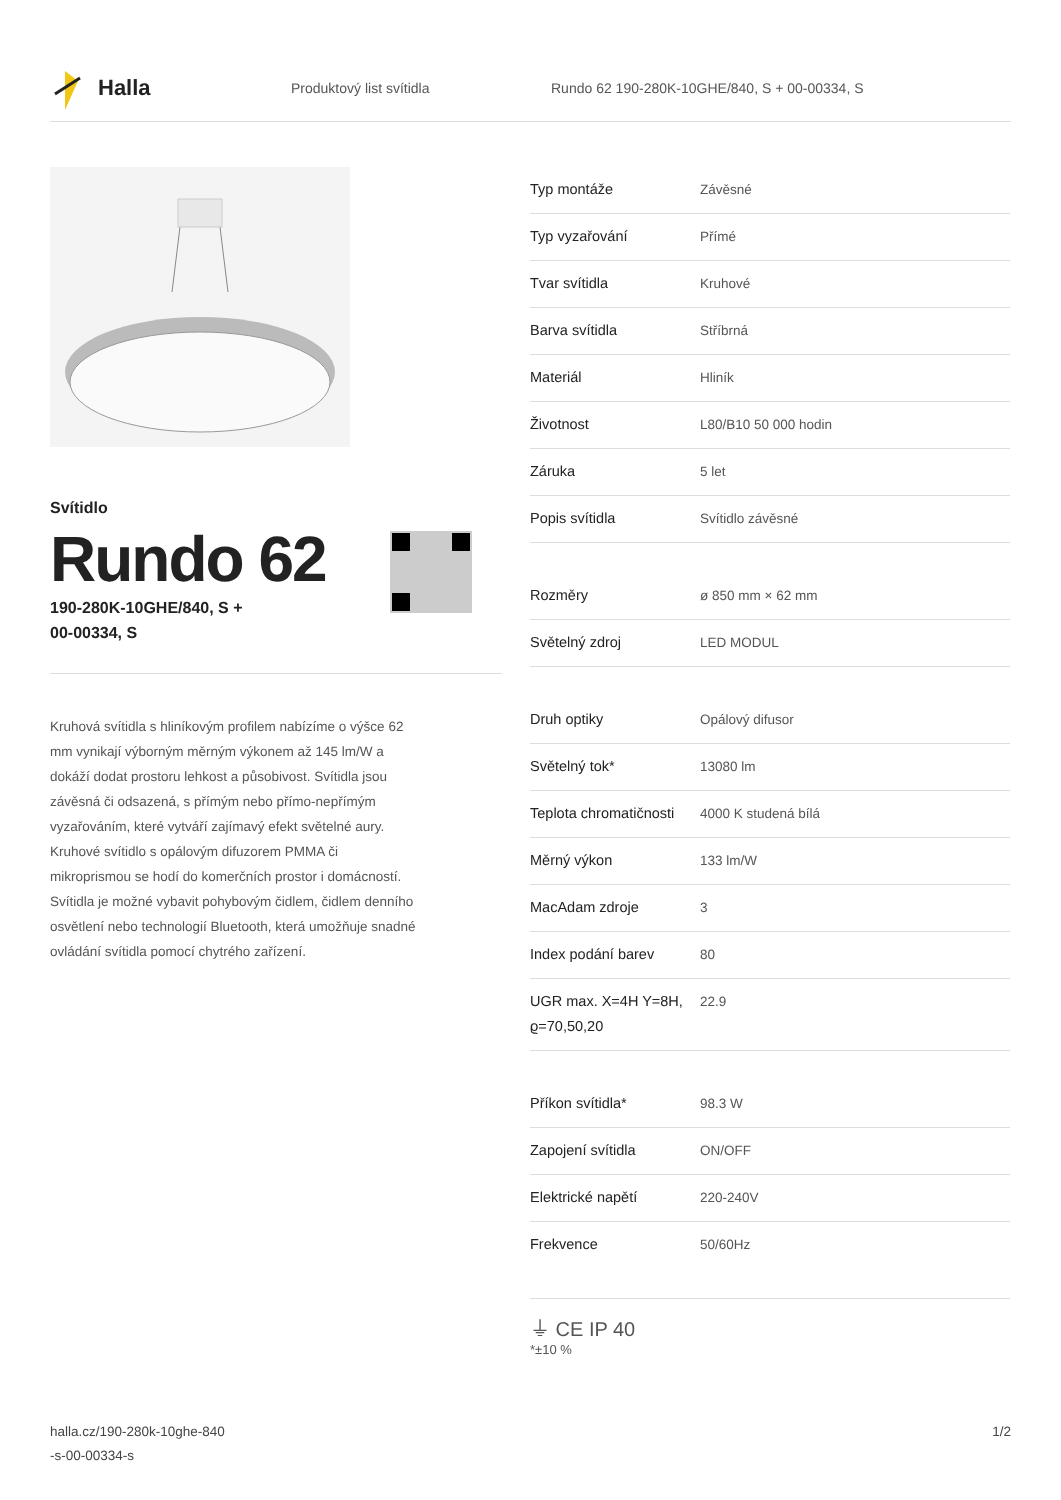Halla
Produktový list svítidla
Rundo 62 190-280K-10GHE/840, S + 00-00334, S
Svítidlo
Rundo 62
190-280K-10GHE/840, S +
00-00334, S
Kruhová svítidla s hliníkovým profilem nabízíme o výšce 62 mm vynikají výborným měrným výkonem až 145 lm/W a dokáží dodat prostoru lehkost a působivost. Svítidla jsou závěsná či odsazená, s přímým nebo přímo-nepřímým vyzařováním, které vytváří zajímavý efekt světelné aury. Kruhové svítidlo s opálovým difuzorem PMMA či mikroprismou se hodí do komerčních prostor i domácností. Svítidla je možné vybavit pohybovým čidlem, čidlem denního osvětlení nebo technologií Bluetooth, která umožňuje snadné ovládání svítidla pomocí chytrého zařízení.
| Typ montáže | Závěsné |
| Typ vyzařování | Přímé |
| Tvar svítidla | Kruhové |
| Barva svítidla | Stříbrná |
| Materiál | Hliník |
| Životnost | L80/B10 50 000 hodin |
| Záruka | 5 let |
| Popis svítidla | Svítidlo závěsné |
| Rozměry | ø 850 mm × 62 mm |
| Světelný zdroj | LED MODUL |
| Druh optiky | Opálový difusor |
| Světelný tok* | 13080 lm |
| Teplota chromatičnosti | 4000 K studená bílá |
| Měrný výkon | 133 lm/W |
| MacAdam zdroje | 3 |
| Index podání barev | 80 |
| UGR max. X=4H Y=8H, ϱ=70,50,20 | 22.9 |
| Příkon svítidla* | 98.3 W |
| Zapojení svítidla | ON/OFF |
| Elektrické napětí | 220-240V |
| Frekvence | 50/60Hz |
⏚ CE IP 40
*±10 %
halla.cz/190-280k-10ghe-840
-s-00-00334-s
1/2